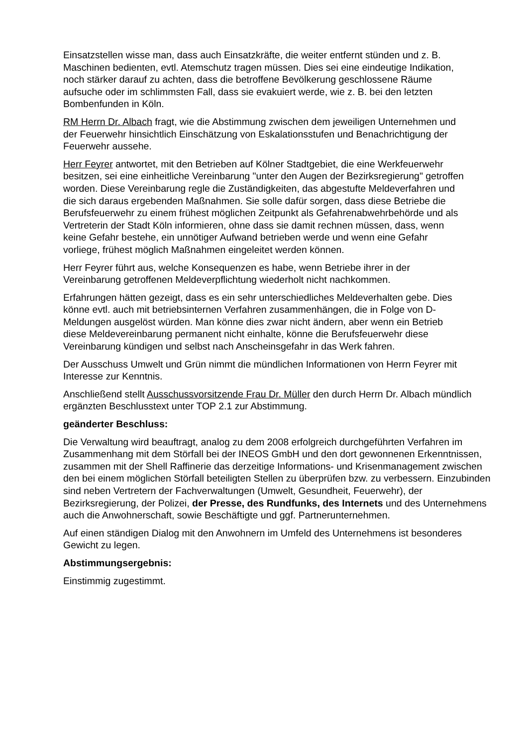Einsatzstellen wisse man, dass auch Einsatzkräfte, die weiter entfernt stünden und z. B. Maschinen bedienten, evtl. Atemschutz tragen müssen. Dies sei eine eindeutige Indikation, noch stärker darauf zu achten, dass die betroffene Bevölkerung geschlossene Räume aufsuche oder im schlimmsten Fall, dass sie evakuiert werde, wie z. B. bei den letzten Bombenfunden in Köln.
RM Herrn Dr. Albach fragt, wie die Abstimmung zwischen dem jeweiligen Unternehmen und der Feuerwehr hinsichtlich Einschätzung von Eskalationsstufen und Benachrichtigung der Feuerwehr aussehe.
Herr Feyrer antwortet, mit den Betrieben auf Kölner Stadtgebiet, die eine Werkfeuerwehr besitzen, sei eine einheitliche Vereinbarung "unter den Augen der Bezirksregierung" getroffen worden. Diese Vereinbarung regle die Zuständigkeiten, das abgestufte Meldeverfahren und die sich daraus ergebenden Maßnahmen. Sie solle dafür sorgen, dass diese Betriebe die Berufsfeuerwehr zu einem frühest möglichen Zeitpunkt als Gefahrenabwehrbehörde und als Vertreterin der Stadt Köln informieren, ohne dass sie damit rechnen müssen, dass, wenn keine Gefahr bestehe, ein unnötiger Aufwand betrieben werde und wenn eine Gefahr vorliege, frühest möglich Maßnahmen eingeleitet werden können.
Herr Feyrer führt aus, welche Konsequenzen es habe, wenn Betriebe ihrer in der Vereinbarung getroffenen Meldeverpflichtung wiederholt nicht nachkommen.
Erfahrungen hätten gezeigt, dass es ein sehr unterschiedliches Meldeverhalten gebe. Dies könne evtl. auch mit betriebsinternen Verfahren zusammenhängen, die in Folge von D- Meldungen ausgelöst würden. Man könne dies zwar nicht ändern, aber wenn ein Betrieb diese Meldevereinbarung permanent nicht einhalte, könne die Berufsfeuerwehr diese Vereinbarung kündigen und selbst nach Anscheinsgefahr in das Werk fahren.
Der Ausschuss Umwelt und Grün nimmt die mündlichen Informationen von Herrn Feyrer mit Interesse zur Kenntnis.
Anschließend stellt Ausschussvorsitzende Frau Dr. Müller den durch Herrn Dr. Albach mündlich ergänzten Beschlusstext unter TOP 2.1 zur Abstimmung.
geänderter Beschluss:
Die Verwaltung wird beauftragt, analog zu dem 2008 erfolgreich durchgeführten Verfahren im Zusammenhang mit dem Störfall bei der INEOS GmbH und den dort gewonnenen Erkenntnissen, zusammen mit der Shell Raffinerie das derzeitige Informations- und Krisenmanagement zwischen den bei einem möglichen Störfall beteiligten Stellen zu überprüfen bzw. zu verbessern. Einzubinden sind neben Vertretern der Fachverwaltungen (Umwelt, Gesundheit, Feuerwehr), der Bezirksregierung, der Polizei, der Presse, des Rundfunks, des Internets und des Unternehmens auch die Anwohnerschaft, sowie Beschäftigte und ggf. Partnerunternehmen.
Auf einen ständigen Dialog mit den Anwohnern im Umfeld des Unternehmens ist besonderes Gewicht zu legen.
Abstimmungsergebnis:
Einstimmig zugestimmt.